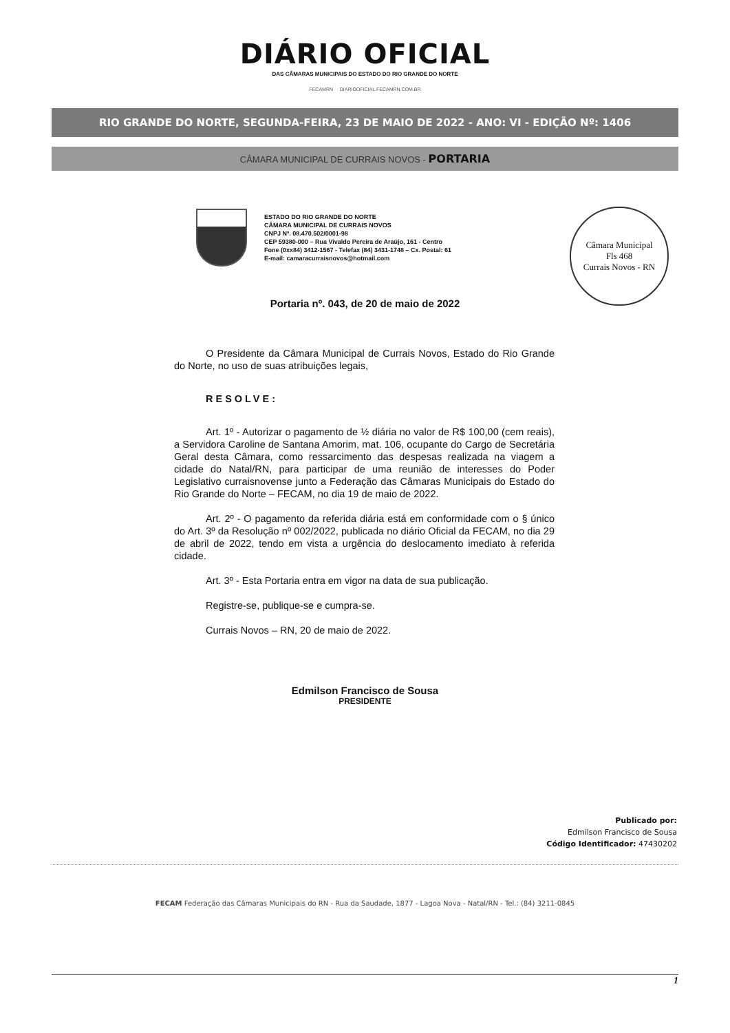DIÁRIO OFICIAL
DAS CÂMARAS MUNICIPAIS DO ESTADO DO RIO GRANDE DO NORTE
FECAMRN DIARIOOFICIAL.FECAMRN.COM.BR
RIO GRANDE DO NORTE, SEGUNDA-FEIRA, 23 DE MAIO DE 2022 - ANO: VI - EDIÇÃO Nº: 1406
CÂMARA MUNICIPAL DE CURRAIS NOVOS - PORTARIA
ESTADO DO RIO GRANDE DO NORTE
CÂMARA MUNICIPAL DE CURRAIS NOVOS
CNPJ Nº. 08.470.502/0001-98
CEP 59380-000 – Rua Vivaldo Pereira de Araújo, 161 - Centro
Fone (0xx84) 3412-1567 - Telefax (84) 3431-1748 – Cx. Postal: 61
E-mail: camaracurraisnovos@hotmail.com
Câmara Municipal
Fls 468
Currais Novos - RN
Portaria nº. 043, de 20 de maio de 2022
O Presidente da Câmara Municipal de Currais Novos, Estado do Rio Grande do Norte, no uso de suas atribuições legais,
RESOLVE:
Art. 1º - Autorizar o pagamento de ½ diária no valor de R$ 100,00 (cem reais), a Servidora Caroline de Santana Amorim, mat. 106, ocupante do Cargo de Secretária Geral desta Câmara, como ressarcimento das despesas realizada na viagem a cidade do Natal/RN, para participar de uma reunião de interesses do Poder Legislativo curraisnovense junto a Federação das Câmaras Municipais do Estado do Rio Grande do Norte – FECAM, no dia 19 de maio de 2022.
Art. 2º - O pagamento da referida diária está em conformidade com o § único do Art. 3º da Resolução nº 002/2022, publicada no diário Oficial da FECAM, no dia 29 de abril de 2022, tendo em vista a urgência do deslocamento imediato à referida cidade.
Art. 3º - Esta Portaria entra em vigor na data de sua publicação.
Registre-se, publique-se e cumpra-se.
Currais Novos – RN, 20 de maio de 2022.
Edmilson Francisco de Sousa
PRESIDENTE
Publicado por:
Edmilson Francisco de Sousa
Código Identificador: 47430202
FECAM Federação das Câmaras Municipais do RN - Rua da Saudade, 1877 - Lagoa Nova - Natal/RN - Tel.: (84) 3211-0845
1